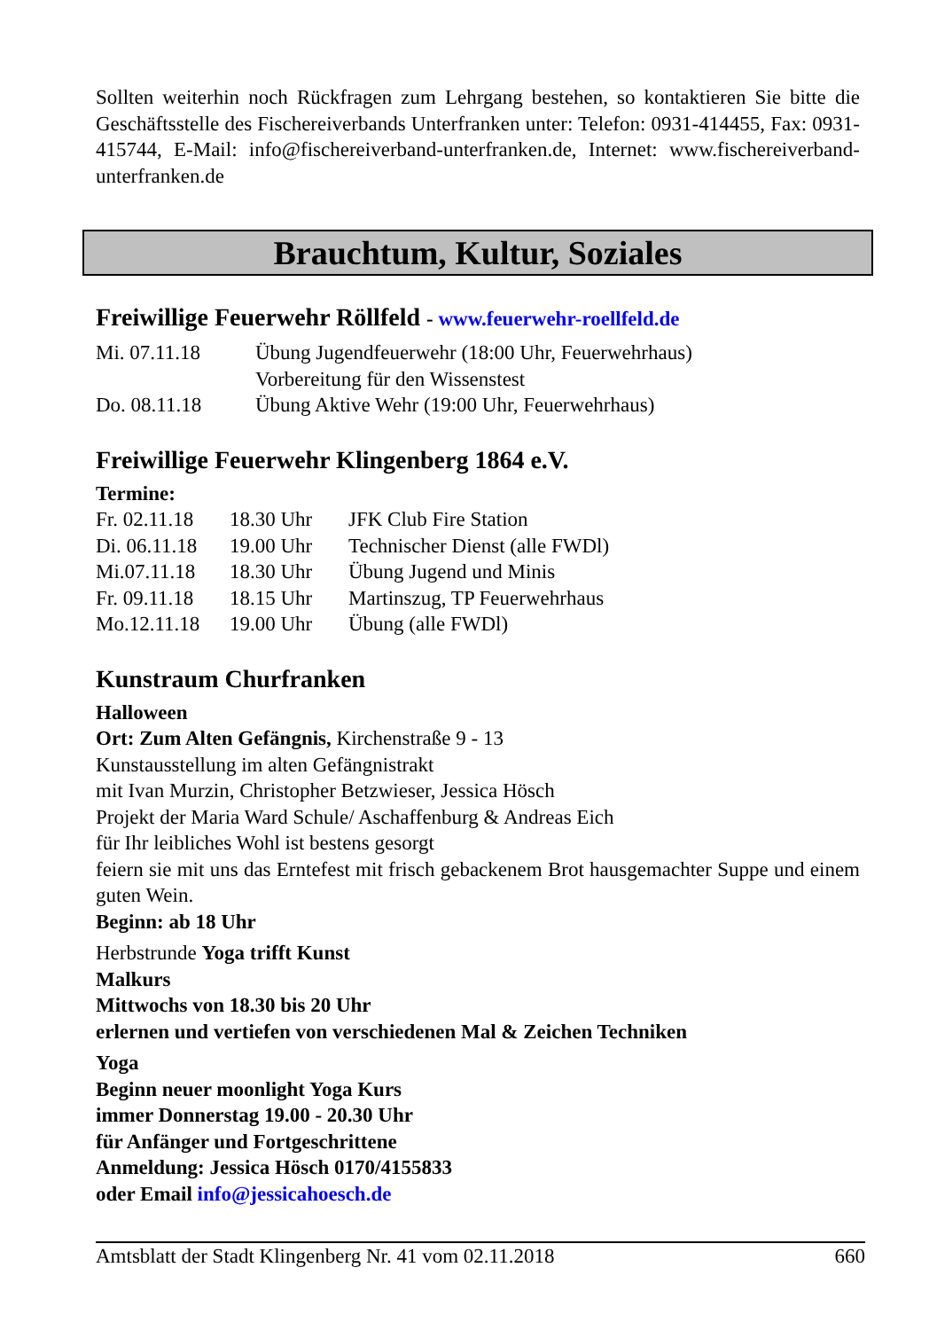Sollten weiterhin noch Rückfragen zum Lehrgang bestehen, so kontaktieren Sie bitte die Geschäftsstelle des Fischereiverbands Unterfranken unter: Telefon: 0931-414455, Fax: 0931- 415744, E-Mail: info@fischereiverband-unterfranken.de, Internet: www.fischereiverband-unterfranken.de
Brauchtum, Kultur, Soziales
Freiwillige Feuerwehr Röllfeld - www.feuerwehr-roellfeld.de
| Mi. 07.11.18 | Übung Jugendfeuerwehr (18:00 Uhr, Feuerwehrhaus) Vorbereitung für den Wissenstest |
| Do. 08.11.18 | Übung Aktive Wehr (19:00 Uhr, Feuerwehrhaus) |
Freiwillige Feuerwehr Klingenberg 1864 e.V.
Termine:
| Fr. 02.11.18 | 18.30 Uhr | JFK Club Fire Station |
| Di. 06.11.18 | 19.00 Uhr | Technischer Dienst (alle FWDl) |
| Mi.07.11.18 | 18.30 Uhr | Übung Jugend und Minis |
| Fr. 09.11.18 | 18.15 Uhr | Martinszug, TP Feuerwehrhaus |
| Mo.12.11.18 | 19.00 Uhr | Übung (alle FWDl) |
Kunstraum Churfranken
Halloween
Ort: Zum Alten Gefängnis, Kirchenstraße 9 - 13
Kunstausstellung im alten Gefängnistrakt
mit Ivan Murzin, Christopher Betzwieser, Jessica Hösch
Projekt der Maria Ward Schule/ Aschaffenburg & Andreas Eich
für Ihr leibliches Wohl ist bestens gesorgt
feiern sie mit uns das Erntefest mit frisch gebackenem Brot hausgemachter Suppe und einem guten Wein.
Beginn: ab 18 Uhr
Herbstrunde Yoga trifft Kunst
Malkurs
Mittwochs von 18.30 bis 20 Uhr
erlernen und vertiefen von verschiedenen Mal & Zeichen Techniken
Yoga
Beginn neuer moonlight Yoga Kurs
immer Donnerstag 19.00 - 20.30 Uhr
für Anfänger und Fortgeschrittene
Anmeldung: Jessica Hösch 0170/4155833
oder Email info@jessicahoesch.de
Amtsblatt der Stadt Klingenberg Nr. 41 vom 02.11.2018 660